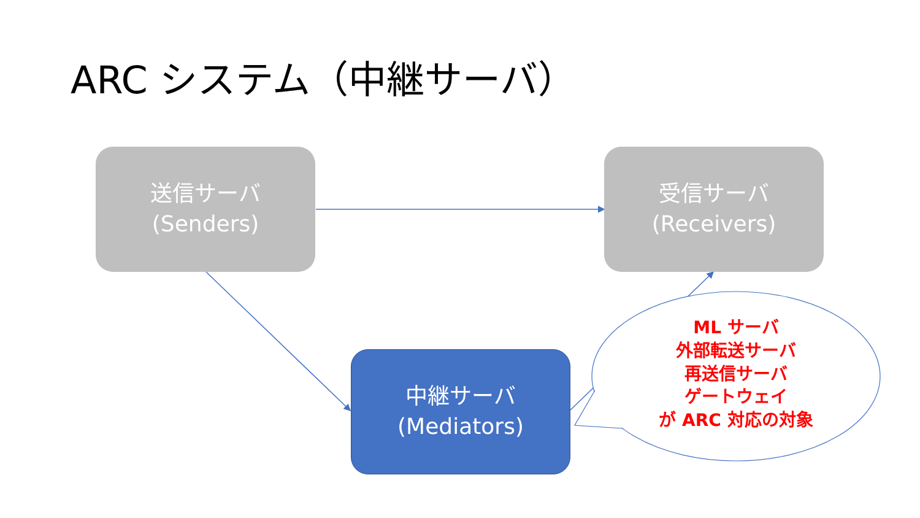ARC システム（中継サーバ）
送信サーバ
(Senders)
受信サーバ
(Receivers)
中継サーバ
(Mediators)
ML サーバ
外部転送サーバ
再送信サーバ
ゲートウェイ
が ARC 対応の対象